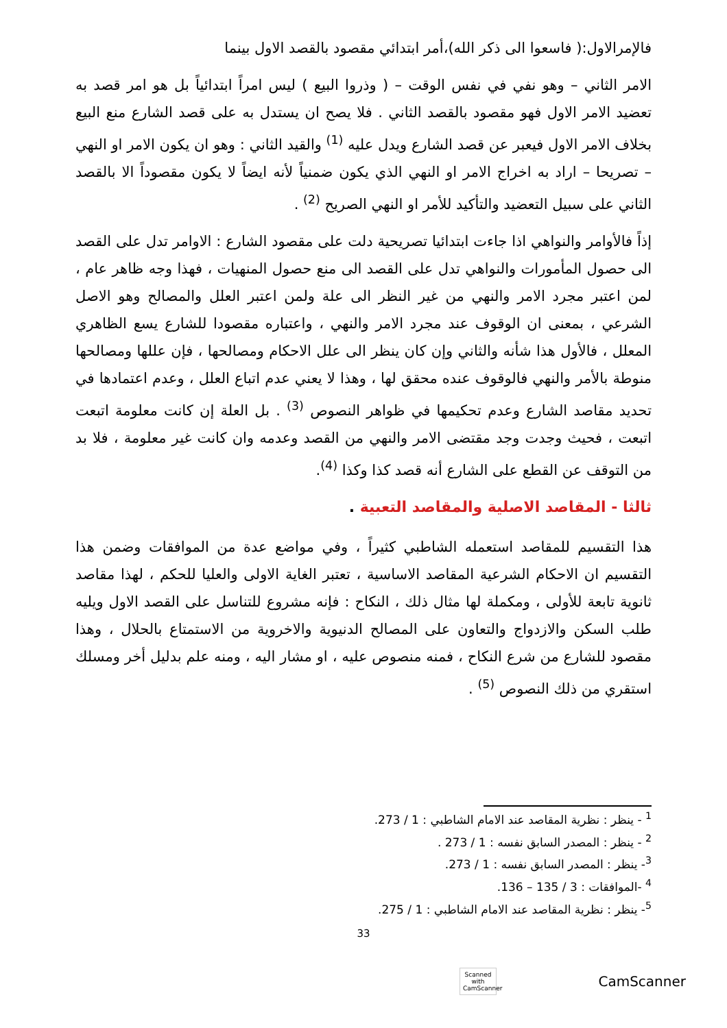فالإمرالاول:( فاسعوا الى ذكر الله)،أمر ابتدائي مقصود بالقصد الاول بينما
الامر الثاني – وهو نفي في نفس الوقت – ( وذروا البيع ) ليس امراً ابتدائياً بل هو امر قصد به تعضيد الامر الاول فهو مقصود بالقصد الثاني . فلا يصح ان يستدل به على قصد الشارع منع البيع بخلاف الامر الاول فيعبر عن قصد الشارع ويدل عليه <sup>(1)</sup> والقيد الثاني : وهو ان يكون الامر او النهي – تصريحا – اراد به اخراج الامر او النهي الذي يكون ضمنياً لأنه ايضاً لا يكون مقصوداً الا بالقصد الثاني على سبيل التعضيد والتأكيد للأمر او النهي الصريح <sup>(2)</sup> .
إذاً فالأوامر والنواهي اذا جاءت ابتدائيا تصريحية دلت على مقصود الشارع : الاوامر تدل على القصد الى حصول المأمورات والنواهي تدل على القصد الى منع حصول المنهيات ، فهذا وجه ظاهر عام ، لمن اعتبر مجرد الامر والنهي من غير النظر الى علة ولمن اعتبر العلل والمصالح وهو الاصل الشرعي ، بمعنى ان الوقوف عند مجرد الامر والنهي ، واعتباره مقصودا للشارع يسع الظاهري المعلل ، فالأول هذا شأنه والثاني وإن كان ينظر الى علل الاحكام ومصالحها ، فإن عللها ومصالحها منوطة بالأمر والنهي فالوقوف عنده محقق لها ، وهذا لا يعني عدم اتباع العلل ، وعدم اعتمادها في تحديد مقاصد الشارع وعدم تحكيمها في ظواهر النصوص <sup>(3)</sup> . بل العلة إن كانت معلومة اتبعت اتبعت ، فحيث وجدت وجد مقتضى الامر والنهي من القصد وعدمه وان كانت غير معلومة ، فلا بد من التوقف عن القطع على الشارع أنه قصد كذا وكذا <sup>(4)</sup>.
ثالثا - المقاصد الاصلية والمقاصد التعبية .
هذا التقسيم للمقاصد استعمله الشاطبي كثيراً ، وفي مواضع عدة من الموافقات وضمن هذا التقسيم ان الاحكام الشرعية المقاصد الاساسية ، تعتبر الغاية الاولى والعليا للحكم ، لهذا مقاصد ثانوية تابعة للأولى ، ومكملة لها مثال ذلك ، النكاح : فإنه مشروع للتناسل على القصد الاول ويليه طلب السكن والازدواج والتعاون على المصالح الدنيوية والاخروية من الاستمتاع بالحلال ، وهذا مقصود للشارع من شرع النكاح ، فمنه منصوص عليه ، او مشار اليه ، ومنه علم بدليل أخر ومسلك استقري من ذلك النصوص <sup>(5)</sup> .
<sup>1</sup> - ينظر : نظرية المقاصد عند الامام الشاطبي : 1 / 273.
<sup>2</sup> - ينظر : المصدر السابق نفسه : 1 / 273 .
<sup>3</sup>- ينظر : المصدر السابق نفسه : 1 / 273.
<sup>4</sup> -الموافقات : 3 / 135 – 136.
<sup>5</sup>- ينظر : نظرية المقاصد عند الامام الشاطبي : 1 / 275.
33
Scanned with
CamScanner
CamScanner